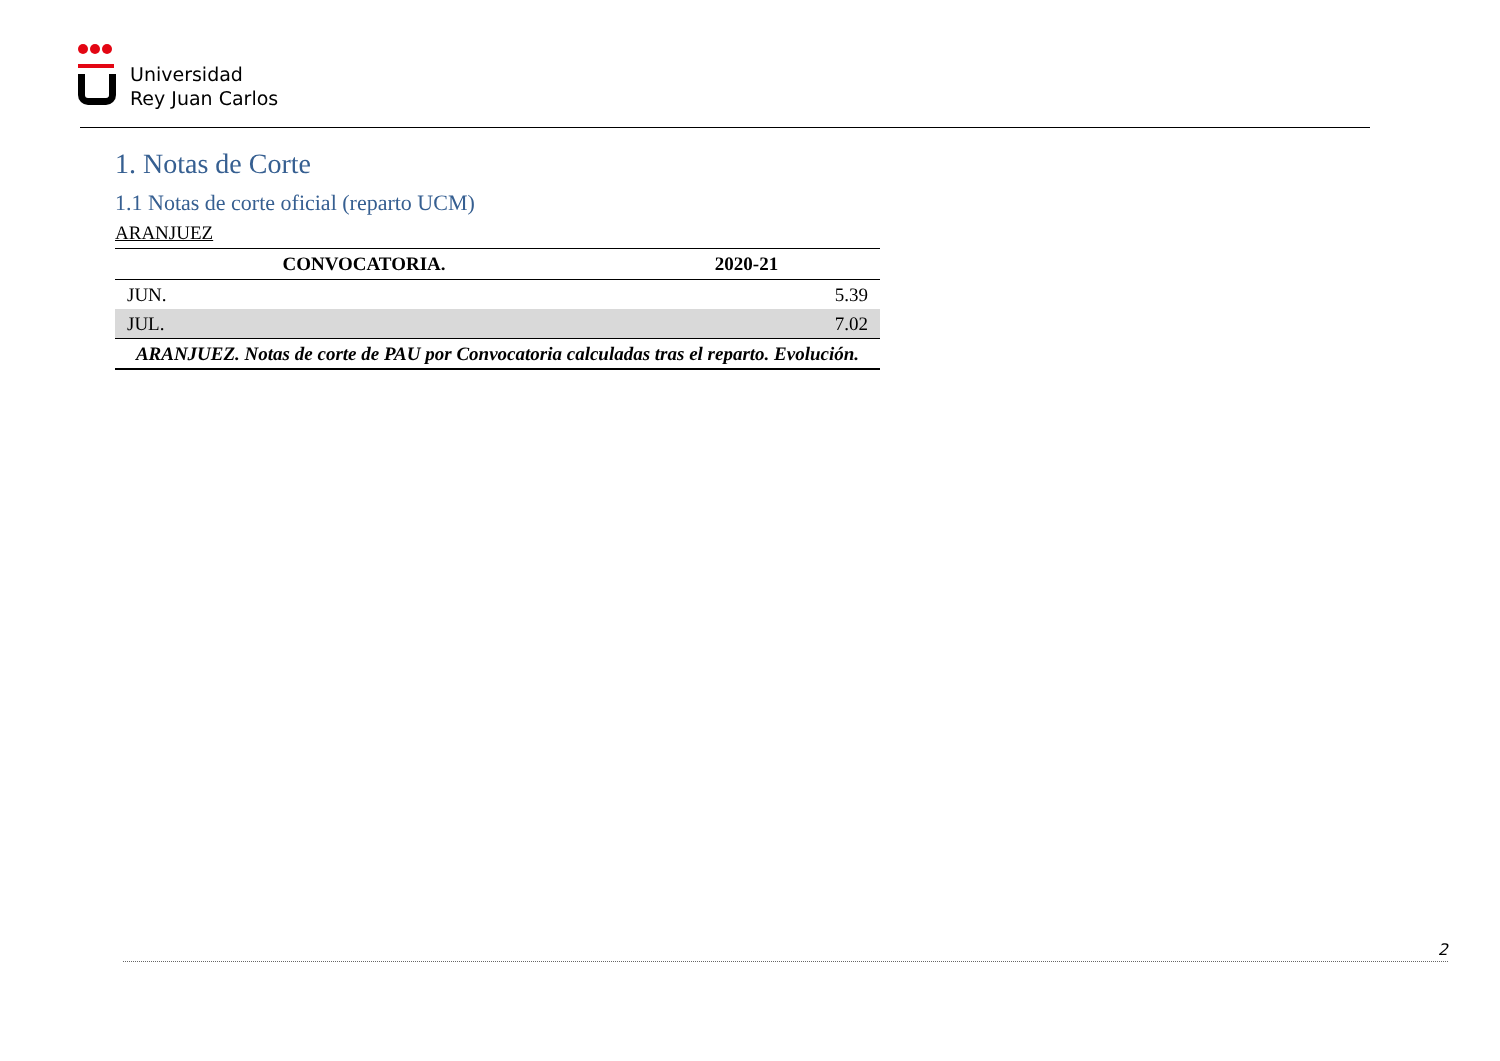Universidad
Rey Juan Carlos
1. Notas de Corte
1.1 Notas de corte oficial (reparto UCM)
ARANJUEZ
| CONVOCATORIA. | 2020-21 |
| --- | --- |
| JUN. | 5.39 |
| JUL. | 7.02 |
| ARANJUEZ. Notas de corte de PAU por Convocatoria calculadas tras el reparto. Evolución. | |
2